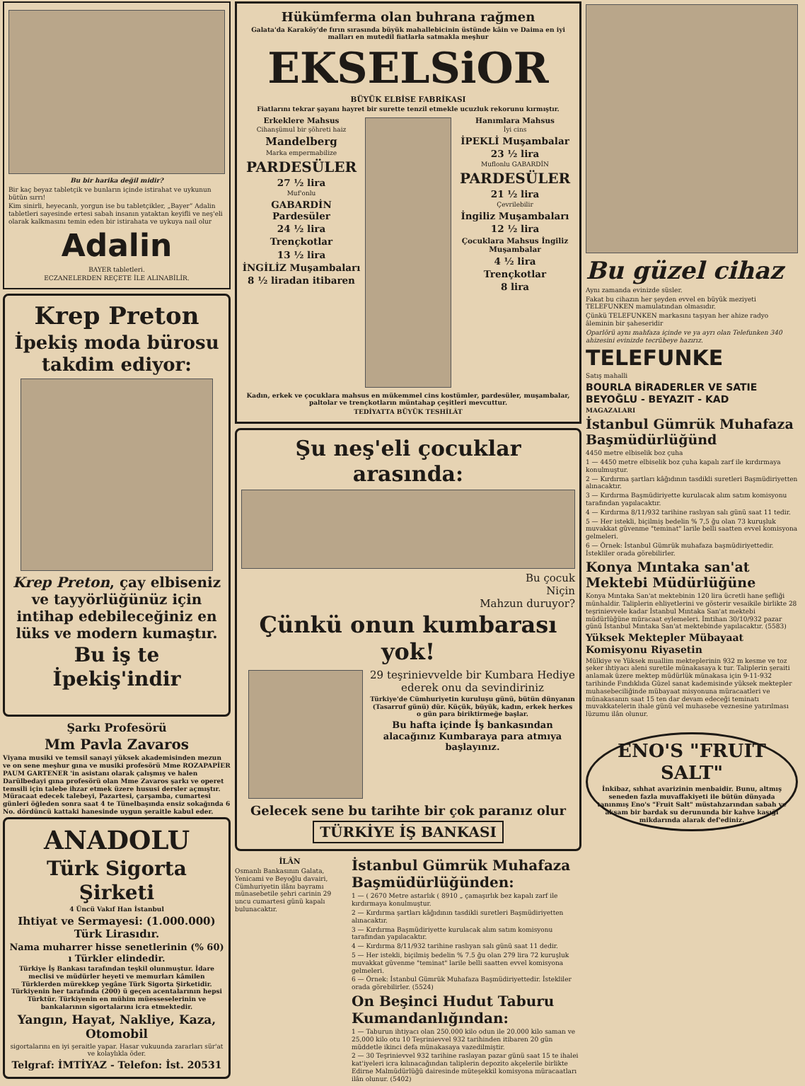Bu bir harika değil midir?
Bir kaç beyaz tabletçik ve bunların içinde istirahat ve uykunun bütün sırrı!
Kim sinirli, heyecanlı, yorgun ise bu tabletçikler, „Bayer“ Adalin tabletleri sayesinde ertesi sabah insanın yataktan keyifli ve neş'eli olarak kalkmasını temin eden bir istirahata ve uykuya nail olur
Adalin
BAYER tabletleri.
ECZANELERDEN REÇETE İLE ALINABİLİR.
Krep Preton
İpekiş moda bürosu takdim ediyor:
Krep Preton, çay elbiseniz ve tayyörlüğünüz için intihap edebileceğiniz en lüks ve modern kumaştır.
Bu iş te İpekiş'indir
Şarkı Profesörü
Mm Pavla Zavaros
Viyana musiki ve temsil sanayi yüksek akademisinden mezun ve on sene meşhur gına ve musiki profesörü Mme ROZAPAPİER PAUM GARTENER 'in asistanı olarak çalışmış ve halen Darülbedayi gına profesörü olan Mme Zavaros şarkı ve operet temsili için talebe ihzar etmek üzere hususi dersler açmıştır. Müracaat edecek talebeyi, Pazartesi, çarşamba, cumartesi günleri öğleden sonra saat 4 te Tünelbaşında ensiz sokağında 6 No. dördüncü kattaki hanesinde uygun şeraitle kabul eder.
ANADOLU
Türk Sigorta Şirketi
4 Üncü Vakıf Han İstanbul
Ihtiyat ve Sermayesi: (1.000.000) Türk Lirasıdır.
Nama muharrer hisse senetlerinin (% 60) ı Türkler elindedir.
Türkiye İş Bankası tarafından teşkil olunmuştur. İdare meclisi ve müdürler heyeti ve memurları kâmilen Türklerden mürekkep yegâne Türk Sigorta Şirketidir. Türkiyenin her tarafında (200) ü geçen acentalarının hepsi Türktür. Türkiyenin en mühim müesseselerinin ve bankalarının sigortalarını icra etmektedir.
Yangın, Hayat, Nakliye, Kaza, Otomobil
sigortalarını en iyi şeraitle yapar. Hasar vukuunda zararları sür'at ve kolaylıkla öder.
Telgraf: İMTİYAZ - Telefon: İst. 20531
Hükümferma olan buhrana rağmen
Galata'da Karaköy'de fırın sırasında büyük mahallebicinin üstünde kâin ve Daima en iyi malları en mutedil fiatlarla satmakla meşhur
EKSELSiOR
BÜYÜK ELBİSE FABRİKASI
Fiatlarını tekrar şayanı hayret bir surette tenzil etmekle ucuzluk rekorunu kırmıştır.
Erkeklere Mahsus
Cihanşümul bir şöhreti haiz
Mandelberg
Marka empermabilize
PARDESÜLER
27 ½ lira
Muf'onlu
GABARDİN Pardesüler
24 ½ lira
Trençkotlar
13 ½ lira
İNGİLİZ Muşambaları
8 ½ liradan itibaren
Hanımlara Mahsus
İyi cins
İPEKLİ Muşambalar
23 ½ lira
Muflonlu GABARDİN
PARDESÜLER
21 ½ lira
Çevrilebilir
İngiliz Muşambaları
12 ½ lira
Çocuklara Mahsus İngiliz Muşambalar
4 ½ lira
Trençkotlar
8 lira
Kadın, erkek ve çocuklara mahsus en mükemmel cins kostümler, pardesüler, muşambalar, paltolar ve trençkotların müntahap çeşitleri mevcuttur.
TEDİYATTA BÜYÜK TESHİLÂT
Şu neş'eli çocuklar arasında:
Bu çocuk
Niçin
Mahzun duruyor?
Çünkü onun kumbarası yok!
29 teşrinievvelde bir Kumbara Hediye ederek onu da sevindiriniz
Türkiye'de Cümhuriyetin kuruluşu günü, bütün dünyanın (Tasarruf günü) dür. Küçük, büyük, kadın, erkek herkes o gün para biriktirmeğe başlar.
Bu hafta içinde İş bankasından alacağınız Kumbaraya para atmıya başlayınız.
Gelecek sene bu tarihte bir çok paranız olur
TÜRKİYE İŞ BANKASI
İLÂN
Osmanlı Bankasının Galata, Yenicami ve Beyoğlu davairi, Cümhuriyetin ilânı bayramı münasebetile şehri carinin 29 uncu cumartesi günü kapalı bulunacaktır.
İstanbul Gümrük Muhafaza Başmüdürlüğünden:
1 — ( 2670 Metre astarlık ( 8910 „ çamaşırlık bez kapalı zarf ile kırdırmaya konulmuştur.
2 — Kırdırma şartları kâğıdının tasdikli suretleri Başmüdiriyetten alınacaktır.
3 — Kırdırma Başmüdiriyette kurulacak alım satım komisyonu tarafından yapılacaktır.
4 — Kırdırma 8/11/932 tarihine raslıyan salı günü saat 11 dedir.
5 — Her istekli, biçilmiş bedelin % 7.5 ğu olan 279 lira 72 kuruşluk muvakkat güvenme "teminat" larile belli saatten evvel komisyona gelmeleri.
6 — Örnek: İstanbul Gümrük Muhafaza Başmüdiriyettedir. İstekliler orada görebilirler. (5524)
On Beşinci Hudut Taburu Kumandanlığından:
1 — Taburun ihtiyacı olan 250.000 kilo odun ile 20.000 kilo saman ve 25,000 kilo otu 10 Teşrinievvel 932 tarihinden itibaren 20 gün müddetle ikinci defa münakasaya vazedilmiştir.
2 — 30 Teşrinievvel 932 tarihine raslayan pazar günü saat 15 te ihalei kat'iyeleri icra kılınacağından taliplerin depozito akçelerile birlikte Edirne Malmüdürlüğü dairesinde müteşekkil komisyona müracaatları ilân olunur. (5402)
Bu güzel cihaz
Aynı zamanda evinizde süsler.
Fakat bu cihazın her şeyden evvel en büyük meziyeti TELEFUNKEN mamulatından olmasıdır.
Çünkü TELEFUNKEN markasını taşıyan her ahize radyo âleminin bir şaheseridir
Oparlörü aynı mahfaza içinde ve ya ayrı olan Telefunken 340 ahizesini evinizde tecrübeye hazırız.
TELEFUNKE
Satış mahalli
BOURLA BİRADERLER VE SATIE BEYOĞLU - BEYAZIT - KAD
MAGAZALARI
İstanbul Gümrük Muhafaza Başmüdürlüğünd
4450 metre elbiselik boz çuha
1 — 4450 metre elbiselik boz çuha kapalı zarf ile kırdırmaya konulmuştur.
2 — Kırdırma şartları kâğıdının tasdikli suretleri Başmüdiriyetten alınacaktır.
3 — Kırdırma Başmüdiriyette kurulacak alım satım komisyonu tarafından yapılacaktır.
4 — Kırdırma 8/11/932 tarihine raslıyan salı günü saat 11 tedir.
5 — Her istekli, biçilmiş bedelin % 7,5 ğu olan 73 kuruşluk muvakkat güvenme "teminat" larile belli saatten evvel komisyona gelmeleri.
6 — Örnek: İstanbul Gümrük muhafaza başmüdiriyettedir. İstekliler orada görebilirler.
Konya Mıntaka san'at Mektebi Müdürlüğüne
Konya Mıntaka San'at mektebinin 120 lira ücretli hane şefliği münhaldir. Taliplerin ehliyetlerini ve gösterir vesaikile birlikte 28 teşrinievvele kadar İstanbul Mıntaka San'at mektebi müdürlüğüne müracaat eylemeleri. İmtihan 30/10/932 pazar günü İstanbul Mıntaka San'at mektebinde yapılacaktır. (5583)
Yüksek Mektepler Mübayaat Komisyonu Riyasetin
Mülkiye ve Yüksek muallim mekteplerinin 932 m kesme ve toz şeker ihtiyacı aleni suretile münakasaya k tur. Taliplerin şeraiti anlamak üzere mektep müdürlük münakasa için 9-11-932 tarihinde Fındıklıda Güzel sanat kademisinde yüksek mektepler muhasebeciliğinde mübayaat misyonuna müracaatleri ve münakasanın saat 15 ten dar devam edeceği teminatı muvakkatelerin ihale günü vel muhasebe veznesine yatırılması lüzumu ilân olunur.
ENO'S "FRUIT SALT"
İnkibaz, sıhhat avarizinin menbaidir. Bunu, altmış seneden fazla muvaffakiyeti ile bütün dünyada tanınmış Eno's "Fruit Salt" müstahzarından sabah ve akşam bir bardak su derununda bir kahve kaşığı mikdarında alarak def'ediniz.